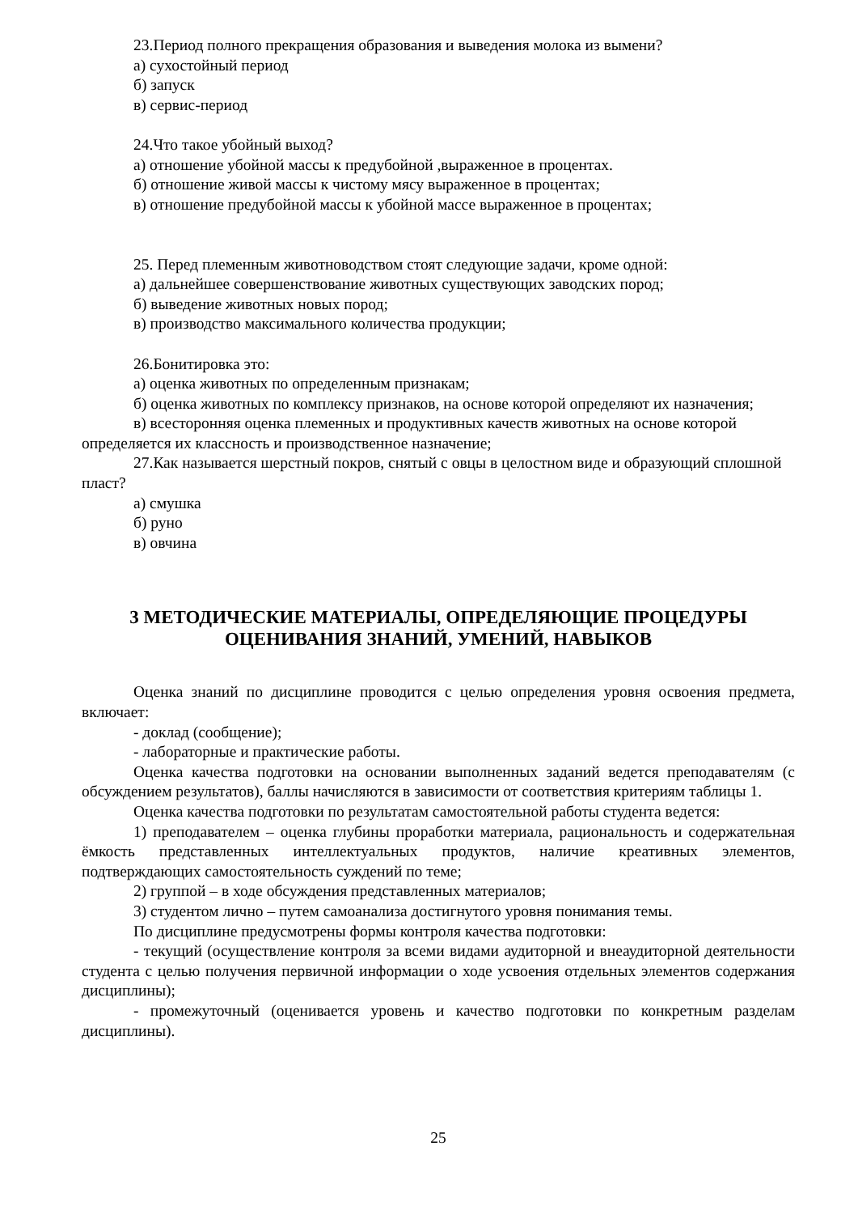23.Период полного прекращения образования и выведения молока из вымени?
а) сухостойный период
б) запуск
в) сервис-период
24.Что такое убойный выход?
а) отношение убойной массы к предубойной ,выраженное в процентах.
б) отношение живой массы к чистому мясу выраженное в процентах;
в) отношение предубойной массы к убойной массе выраженное в процентах;
25. Перед племенным животноводством стоят следующие задачи, кроме одной:
а) дальнейшее совершенствование животных существующих заводских пород;
б) выведение животных новых пород;
в) производство максимального количества продукции;
26.Бонитировка это:
а) оценка животных по определенным признакам;
б) оценка животных по комплексу признаков, на основе которой определяют их назначения;
в) всесторонняя оценка племенных и продуктивных качеств животных на основе которой определяется их классность и производственное назначение;
27.Как называется шерстный покров, снятый с овцы в целостном виде и образующий сплошной пласт?
а) смушка
б) руно
в) овчина
3 МЕТОДИЧЕСКИЕ МАТЕРИАЛЫ, ОПРЕДЕЛЯЮЩИЕ ПРОЦЕДУРЫ ОЦЕНИВАНИЯ ЗНАНИЙ, УМЕНИЙ, НАВЫКОВ
Оценка знаний по дисциплине проводится с целью определения уровня освоения предмета, включает:
- доклад (сообщение);
- лабораторные и практические работы.
Оценка качества подготовки на основании выполненных заданий ведется преподавателям (с обсуждением результатов), баллы начисляются в зависимости от соответствия критериям таблицы 1.
Оценка качества подготовки по результатам самостоятельной работы студента ведется:
1) преподавателем – оценка глубины проработки материала, рациональность и содержательная ёмкость представленных интеллектуальных продуктов, наличие креативных элементов, подтверждающих самостоятельность суждений по теме;
2) группой – в ходе обсуждения представленных материалов;
3) студентом лично – путем самоанализа достигнутого уровня понимания темы.
По дисциплине предусмотрены формы контроля качества подготовки:
- текущий (осуществление контроля за всеми видами аудиторной и внеаудиторной деятельности студента с целью получения первичной информации о ходе усвоения отдельных элементов содержания дисциплины);
- промежуточный (оценивается уровень и качество подготовки по конкретным разделам дисциплины).
25